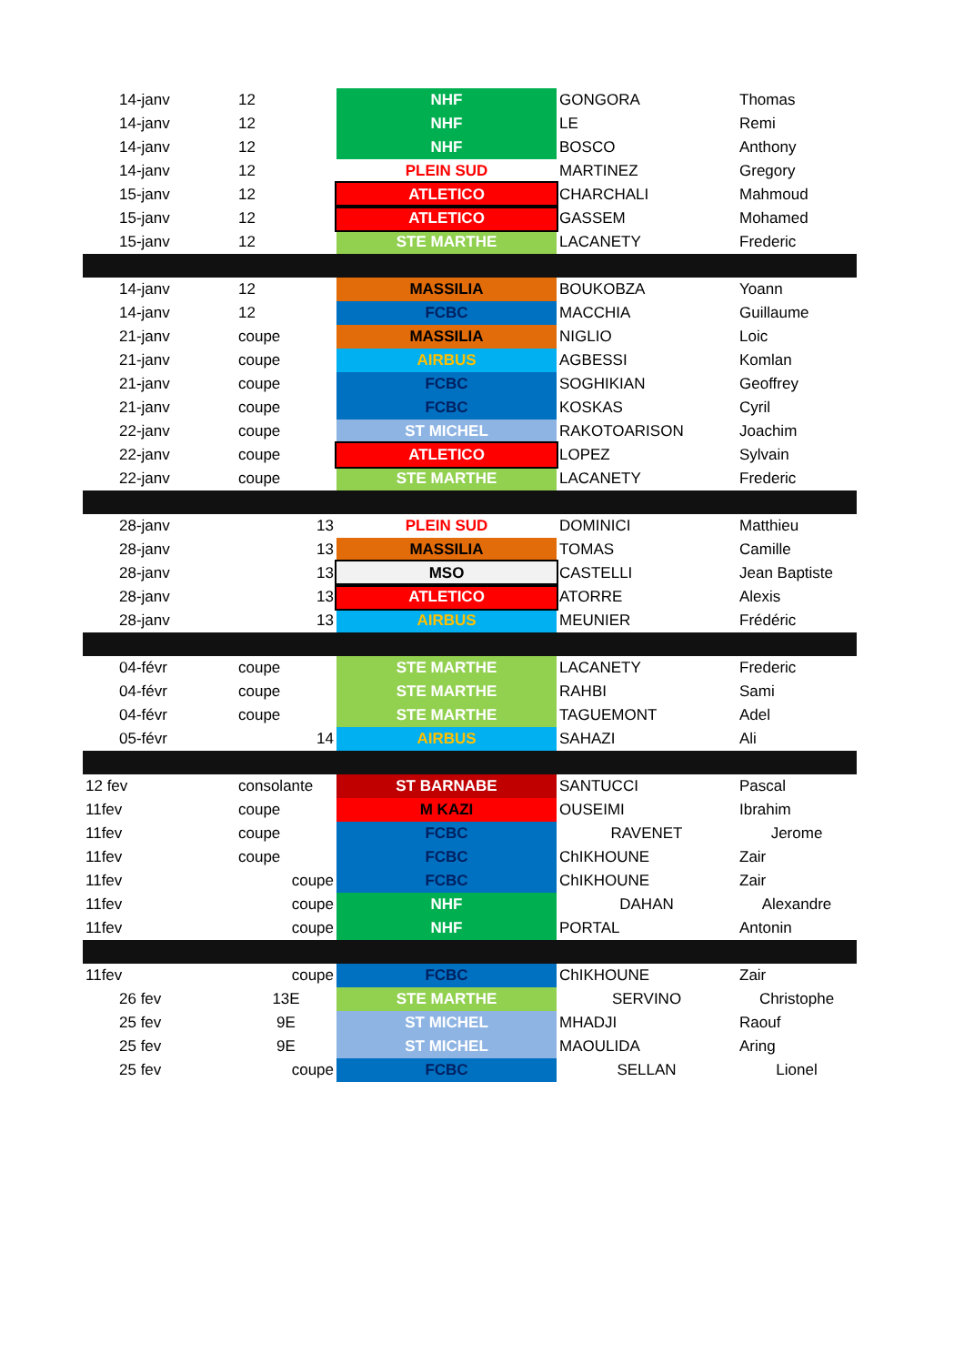| 14-janv | 12 | NHF | GONGORA | Thomas |
| 14-janv | 12 | NHF | LE | Remi |
| 14-janv | 12 | NHF | BOSCO | Anthony |
| 14-janv | 12 | PLEIN SUD | MARTINEZ | Gregory |
| 15-janv | 12 | ATLETICO | CHARCHALI | Mahmoud |
| 15-janv | 12 | ATLETICO | GASSEM | Mohamed |
| 15-janv | 12 | STE MARTHE | LACANETY | Frederic |
| 14-janv | 12 | MASSILIA | BOUKOBZA | Yoann |
| 14-janv | 12 | FCBC | MACCHIA | Guillaume |
| 21-janv | coupe | MASSILIA | NIGLIO | Loic |
| 21-janv | coupe | AIRBUS | AGBESSI | Komlan |
| 21-janv | coupe | FCBC | SOGHIKIAN | Geoffrey |
| 21-janv | coupe | FCBC | KOSKAS | Cyril |
| 22-janv | coupe | ST MICHEL | RAKOTOARISON | Joachim |
| 22-janv | coupe | ATLETICO | LOPEZ | Sylvain |
| 22-janv | coupe | STE MARTHE | LACANETY | Frederic |
| 28-janv | 13 | PLEIN SUD | DOMINICI | Matthieu |
| 28-janv | 13 | MASSILIA | TOMAS | Camille |
| 28-janv | 13 | MSO | CASTELLI | Jean Baptiste |
| 28-janv | 13 | ATLETICO | ATORRE | Alexis |
| 28-janv | 13 | AIRBUS | MEUNIER | Frédéric |
| 04-févr | coupe | STE MARTHE | LACANETY | Frederic |
| 04-févr | coupe | STE MARTHE | RAHBI | Sami |
| 04-févr | coupe | STE MARTHE | TAGUEMONT | Adel |
| 05-févr | 14 | AIRBUS | SAHAZI | Ali |
| 12 fev | consolante | ST BARNABE | SANTUCCI | Pascal |
| 11fev | coupe | M KAZI | OUSEIMI | Ibrahim |
| 11fev | coupe | FCBC | RAVENET | Jerome |
| 11fev | coupe | FCBC | ChIKHOUNE | Zair |
| 11fev | coupe | FCBC | ChIKHOUNE | Zair |
| 11fev | coupe | NHF | DAHAN | Alexandre |
| 11fev | coupe | NHF | PORTAL | Antonin |
| 11fev | coupe | FCBC | ChIKHOUNE | Zair |
| 26 fev | 13E | STE MARTHE | SERVINO | Christophe |
| 25 fev | 9E | ST MICHEL | MHADJI | Raouf |
| 25 fev | 9E | ST MICHEL | MAOULIDA | Aring |
| 25 fev | coupe | FCBC | SELLAN | Lionel |